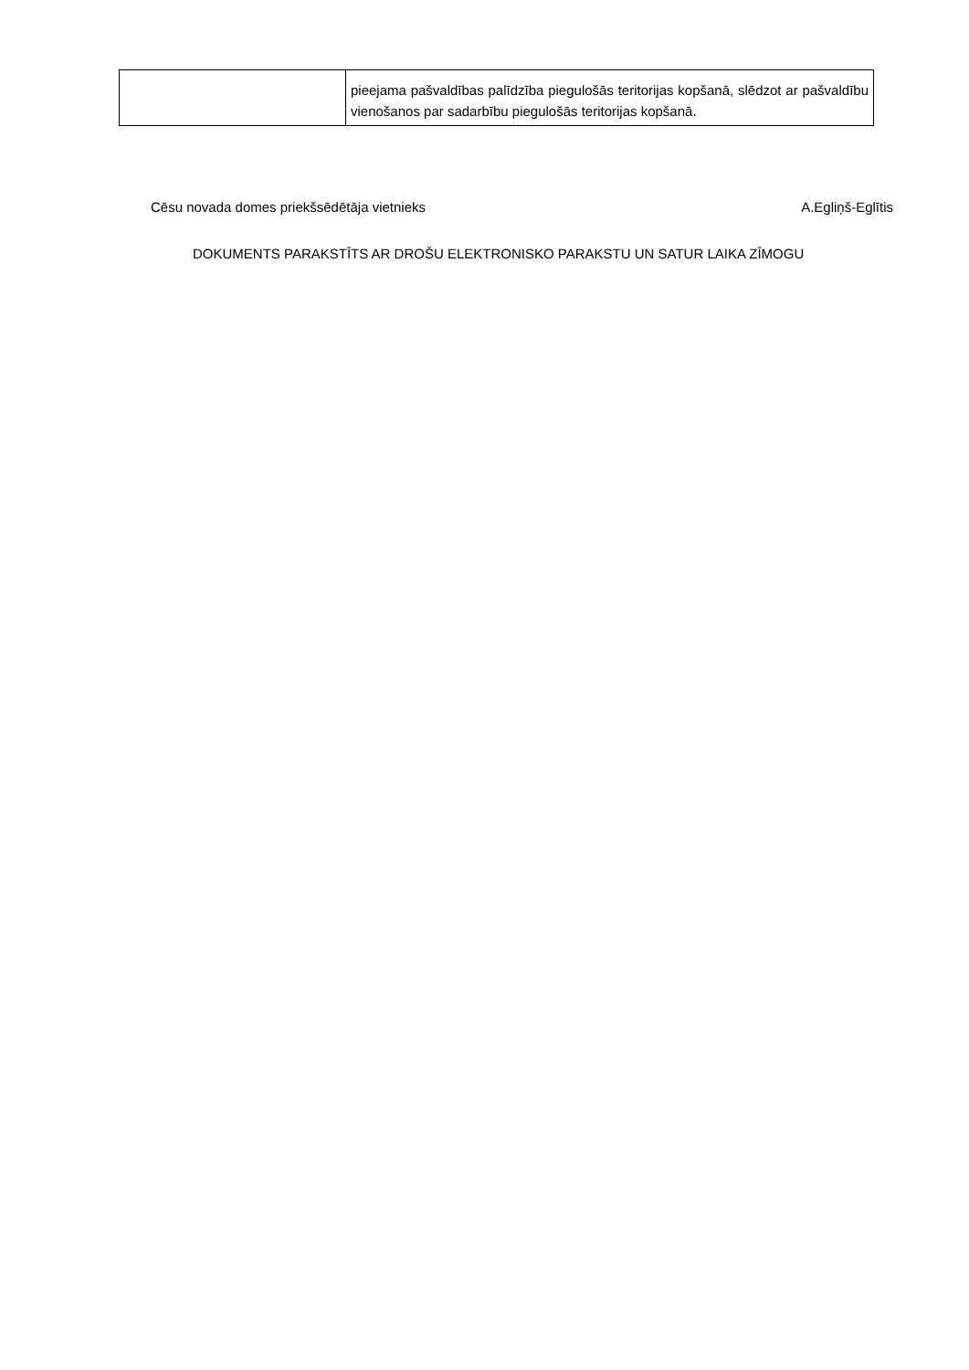| | pieejama pašvaldības palīdzība piegulošās teritorijas kopšanā, slēdzot ar pašvaldību vienošanos par sadarbību piegulošās teritorijas kopšanā. |
Cēsu novada domes priekšsēdētāja vietnieks A.Egliņš-Eglītis
DOKUMENTS PARAKSTĪTS AR DROŠU ELEKTRONISKO PARAKSTU UN SATUR LAIKA ZĪMOGU